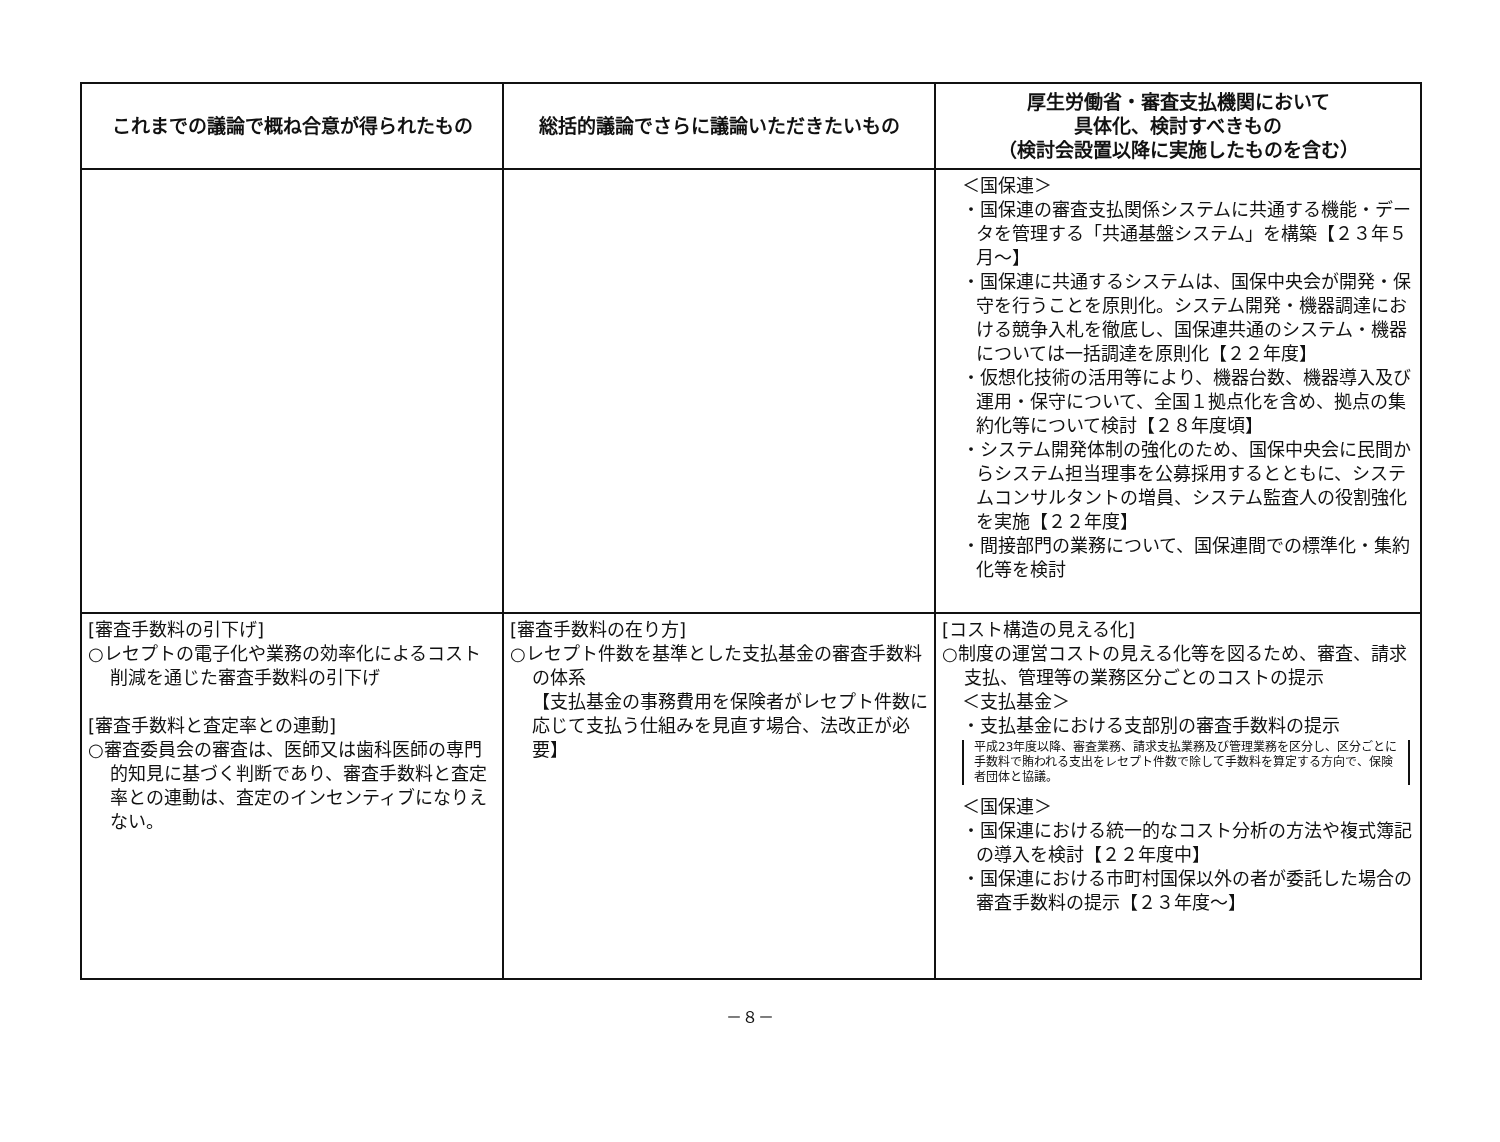| これまでの議論で概ね合意が得られたもの | 総括的議論でさらに議論いただきたいもの | 厚生労働省・審査支払機関において 具体化、検討すべきもの （検討会設置以降に実施したものを含む） |
| --- | --- | --- |
| | | ＜国保連＞ ・国保連の審査支払関係システムに共通する機能・データを管理する「共通基盤システム」を構築【２３年５月～】 ・国保連に共通するシステムは、国保中央会が開発・保守を行うことを原則化。システム開発・機器調達における競争入札を徹底し、国保連共通のシステム・機器については一括調達を原則化【２２年度】 ・仮想化技術の活用等により、機器台数、機器導入及び運用・保守について、全国１拠点化を含め、拠点の集約化等について検討【２８年度頃】 ・システム開発体制の強化のため、国保中央会に民間からシステム担当理事を公募採用するとともに、システムコンサルタントの増員、システム監査人の役割強化を実施【２２年度】 ・間接部門の業務について、国保連間での標準化・集約化等を検討 |
| [審査手数料の引下げ] ○レセプトの電子化や業務の効率化によるコスト削減を通じた審査手数料の引下げ [審査手数料と査定率との連動] ○審査委員会の審査は、医師又は歯科医師の専門的知見に基づく判断であり、審査手数料と査定率との連動は、査定のインセンティブになりえない。 | [審査手数料の在り方] ○レセプト件数を基準とした支払基金の審査手数料の体系 【支払基金の事務費用を保険者がレセプト件数に応じて支払う仕組みを見直す場合、法改正が必要】 | [コスト構造の見える化] ○制度の運営コストの見える化等を図るため、審査、請求支払、管理等の業務区分ごとのコストの提示 ＜支払基金＞ ・支払基金における支部別の審査手数料の提示 平成23年度以降、審査業務、請求支払業務及び管理業務を区分し、区分ごとに手数料で賄われる支出をレセプト件数で除して手数料を算定する方向で、保険者団体と協議。 ＜国保連＞ ・国保連における統一的なコスト分析の方法や複式簿記の導入を検討【２２年度中】 ・国保連における市町村国保以外の者が委託した場合の審査手数料の提示【２３年度～】 |
－８－